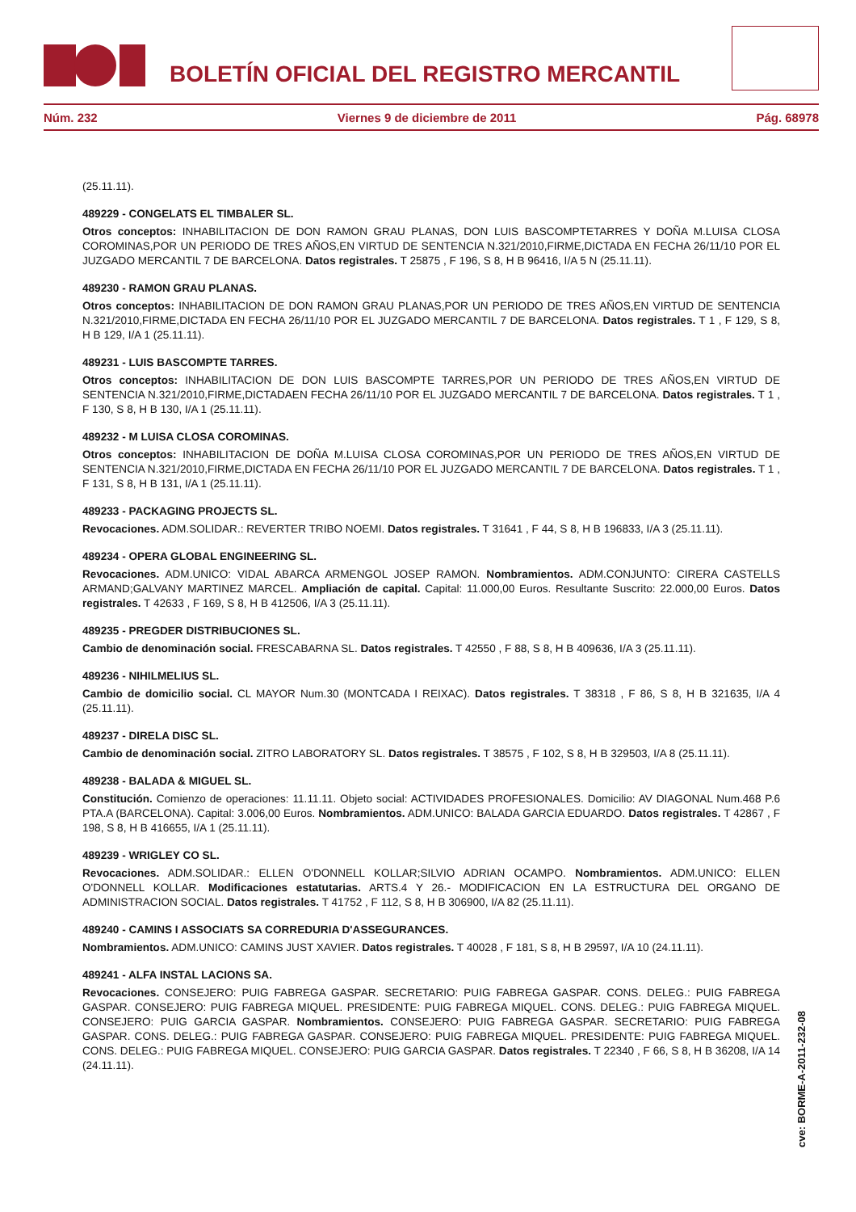BOLETÍN OFICIAL DEL REGISTRO MERCANTIL
Núm. 232 Viernes 9 de diciembre de 2011 Pág. 68978
(25.11.11).
489229 - CONGELATS EL TIMBALER SL.
Otros conceptos: INHABILITACION DE DON RAMON GRAU PLANAS, DON LUIS BASCOMPTETARRES Y DOÑA M.LUISA CLOSA COROMINAS,POR UN PERIODO DE TRES AÑOS,EN VIRTUD DE SENTENCIA N.321/2010,FIRME,DICTADA EN FECHA 26/11/10 POR EL JUZGADO MERCANTIL 7 DE BARCELONA. Datos registrales. T 25875 , F 196, S 8, H B 96416, I/A 5 N (25.11.11).
489230 - RAMON GRAU PLANAS.
Otros conceptos: INHABILITACION DE DON RAMON GRAU PLANAS,POR UN PERIODO DE TRES AÑOS,EN VIRTUD DE SENTENCIA N.321/2010,FIRME,DICTADA EN FECHA 26/11/10 POR EL JUZGADO MERCANTIL 7 DE BARCELONA. Datos registrales. T 1 , F 129, S 8, H B 129, I/A 1 (25.11.11).
489231 - LUIS BASCOMPTE TARRES.
Otros conceptos: INHABILITACION DE DON LUIS BASCOMPTE TARRES,POR UN PERIODO DE TRES AÑOS,EN VIRTUD DE SENTENCIA N.321/2010,FIRME,DICTADAEN FECHA 26/11/10 POR EL JUZGADO MERCANTIL 7 DE BARCELONA. Datos registrales. T 1 , F 130, S 8, H B 130, I/A 1 (25.11.11).
489232 - M LUISA CLOSA COROMINAS.
Otros conceptos: INHABILITACION DE DOÑA M.LUISA CLOSA COROMINAS,POR UN PERIODO DE TRES AÑOS,EN VIRTUD DE SENTENCIA N.321/2010,FIRME,DICTADA EN FECHA 26/11/10 POR EL JUZGADO MERCANTIL 7 DE BARCELONA. Datos registrales. T 1 , F 131, S 8, H B 131, I/A 1 (25.11.11).
489233 - PACKAGING PROJECTS SL.
Revocaciones. ADM.SOLIDAR.: REVERTER TRIBO NOEMI. Datos registrales. T 31641 , F 44, S 8, H B 196833, I/A 3 (25.11.11).
489234 - OPERA GLOBAL ENGINEERING SL.
Revocaciones. ADM.UNICO: VIDAL ABARCA ARMENGOL JOSEP RAMON. Nombramientos. ADM.CONJUNTO: CIRERA CASTELLS ARMAND;GALVANY MARTINEZ MARCEL. Ampliación de capital. Capital: 11.000,00 Euros. Resultante Suscrito: 22.000,00 Euros. Datos registrales. T 42633 , F 169, S 8, H B 412506, I/A 3 (25.11.11).
489235 - PREGDER DISTRIBUCIONES SL.
Cambio de denominación social. FRESCABARNA SL. Datos registrales. T 42550 , F 88, S 8, H B 409636, I/A 3 (25.11.11).
489236 - NIHILMELIUS SL.
Cambio de domicilio social. CL MAYOR Num.30 (MONTCADA I REIXAC). Datos registrales. T 38318 , F 86, S 8, H B 321635, I/A 4 (25.11.11).
489237 - DIRELA DISC SL.
Cambio de denominación social. ZITRO LABORATORY SL. Datos registrales. T 38575 , F 102, S 8, H B 329503, I/A 8 (25.11.11).
489238 - BALADA & MIGUEL SL.
Constitución. Comienzo de operaciones: 11.11.11. Objeto social: ACTIVIDADES PROFESIONALES. Domicilio: AV DIAGONAL Num.468 P.6 PTA.A (BARCELONA). Capital: 3.006,00 Euros. Nombramientos. ADM.UNICO: BALADA GARCIA EDUARDO. Datos registrales. T 42867 , F 198, S 8, H B 416655, I/A 1 (25.11.11).
489239 - WRIGLEY CO SL.
Revocaciones. ADM.SOLIDAR.: ELLEN O'DONNELL KOLLAR;SILVIO ADRIAN OCAMPO. Nombramientos. ADM.UNICO: ELLEN O'DONNELL KOLLAR. Modificaciones estatutarias. ARTS.4 Y 26.- MODIFICACION EN LA ESTRUCTURA DEL ORGANO DE ADMINISTRACION SOCIAL. Datos registrales. T 41752 , F 112, S 8, H B 306900, I/A 82 (25.11.11).
489240 - CAMINS I ASSOCIATS SA CORREDURIA D'ASSEGURANCES.
Nombramientos. ADM.UNICO: CAMINS JUST XAVIER. Datos registrales. T 40028 , F 181, S 8, H B 29597, I/A 10 (24.11.11).
489241 - ALFA INSTAL LACIONS SA.
Revocaciones. CONSEJERO: PUIG FABREGA GASPAR. SECRETARIO: PUIG FABREGA GASPAR. CONS. DELEG.: PUIG FABREGA GASPAR. CONSEJERO: PUIG FABREGA MIQUEL. PRESIDENTE: PUIG FABREGA MIQUEL. CONS. DELEG.: PUIG FABREGA MIQUEL. CONSEJERO: PUIG GARCIA GASPAR. Nombramientos. CONSEJERO: PUIG FABREGA GASPAR. SECRETARIO: PUIG FABREGA GASPAR. CONS. DELEG.: PUIG FABREGA GASPAR. CONSEJERO: PUIG FABREGA MIQUEL. PRESIDENTE: PUIG FABREGA MIQUEL. CONS. DELEG.: PUIG FABREGA MIQUEL. CONSEJERO: PUIG GARCIA GASPAR. Datos registrales. T 22340 , F 66, S 8, H B 36208, I/A 14 (24.11.11).
cve: BORME-A-2011-232-08